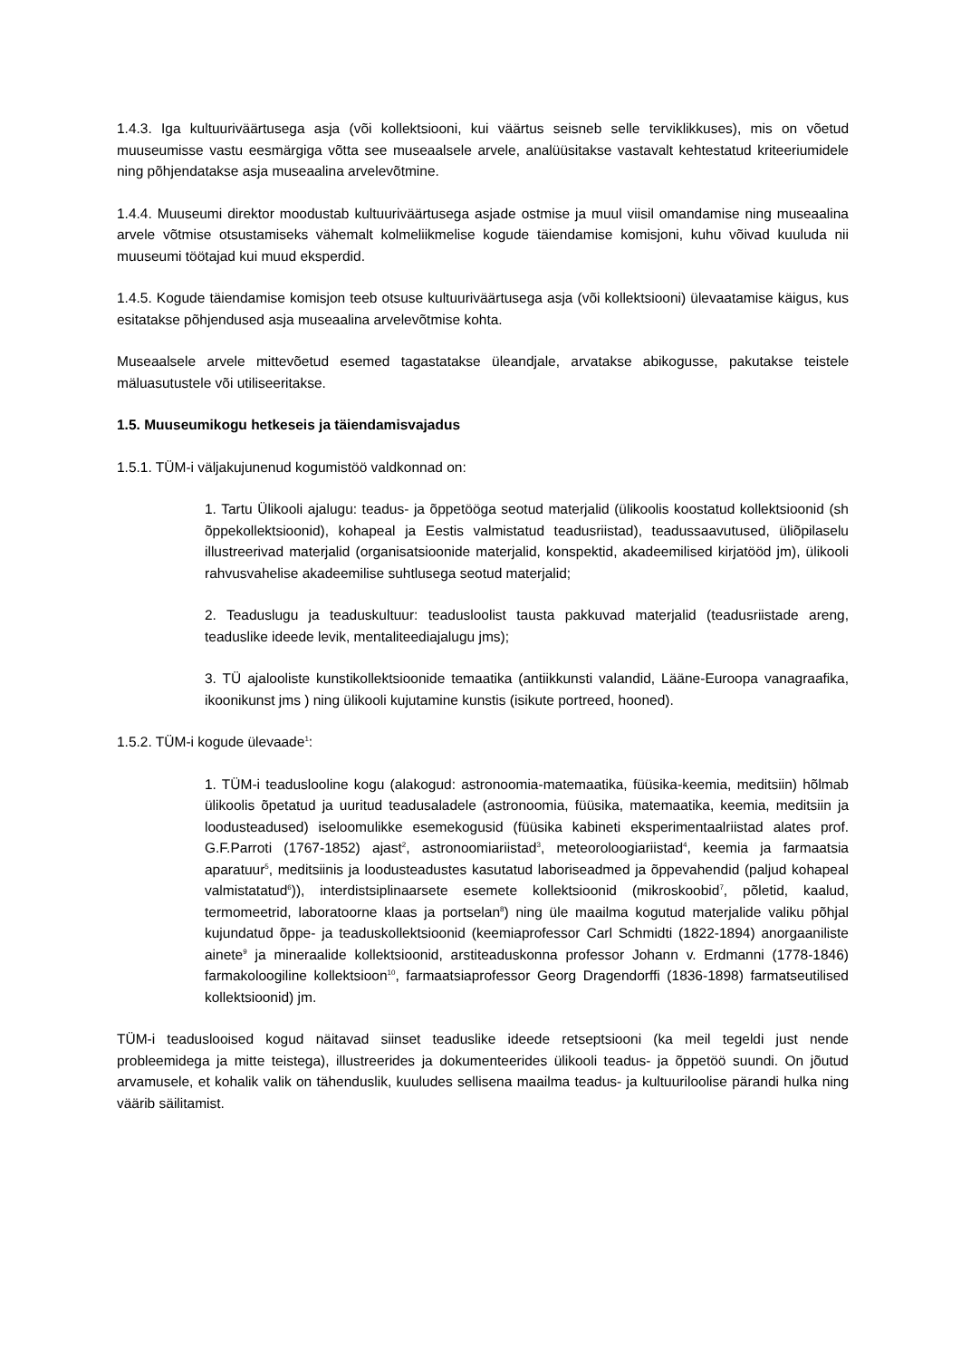1.4.3. Iga kultuuriväärtusega asja (või kollektsiooni, kui väärtus seisneb selle terviklikkuses), mis on võetud muuseumisse vastu eesmärgiga võtta see museaalsele arvele, analüüsitakse vastavalt kehtestatud kriteeriumidele ning põhjendatakse asja museaalina arvelevõtmine.
1.4.4. Muuseumi direktor moodustab kultuuriväärtusega asjade ostmise ja muul viisil omandamise ning museaalina arvele võtmise otsustamiseks vähemalt kolmeliikmelise kogude täiendamise komisjoni, kuhu võivad kuuluda nii muuseumi töötajad kui muud eksperdid.
1.4.5. Kogude täiendamise komisjon teeb otsuse kultuuriväärtusega asja (või kollektsiooni) ülevaatamise käigus, kus esitatakse põhjendused asja museaalina arvelevõtmise kohta.
Museaalsele arvele mittevõetud esemed tagastatakse üleandjale, arvatakse abikogusse, pakutakse teistele mäluasutustele või utiliseeritakse.
1.5. Muuseumikogu hetkeseis ja täiendamisvajadus
1.5.1. TÜM-i väljakujunenud kogumistöö valdkonnad on:
1. Tartu Ülikooli ajalugu: teadus- ja õppetööga seotud materjalid (ülikoolis koostatud kollektsioonid (sh õppekollektsioonid), kohapeal ja Eestis valmistatud teadusriistad), teadussaavutused, üliõpilaselu illustreerivad materjalid (organisatsioonide materjalid, konspektid, akadeemilised kirjatööd jm), ülikooli rahvusvahelise akadeemilise suhtlusega seotud materjalid;
2. Teaduslugu ja teaduskultuur: teadusloolist tausta pakkuvad materjalid (teadusriistade areng, teaduslike ideede levik, mentaliteediajalugu jms);
3. TÜ ajalooliste kunstikollektsioonide temaatika (antiikkunsti valandid, Lääne-Euroopa vanagraafika, ikoonikunst jms ) ning ülikooli kujutamine kunstis (isikute portreed, hooned).
1.5.2. TÜM-i kogude ülevaade<sup>1</sup>:
1. TÜM-i teaduslooline kogu (alakogud: astronoomia-matemaatika, füüsika-keemia, meditsiin) hõlmab ülikoolis õpetatud ja uuritud teadusaladele (astronoomia, füüsika, matemaatika, keemia, meditsiin ja loodusteadused) iseloomulikke esemekogusid (füüsika kabineti eksperimentaalriistad alates prof. G.F.Parroti (1767-1852) ajast<sup>2</sup>, astronoomiariistad<sup>3</sup>, meteoroloogiariistad<sup>4</sup>, keemia ja farmaatsia aparatuur<sup>5</sup>, meditsiinis ja loodusteadustes kasutatud laboriseadmed ja õppevahendid (paljud kohapeal valmistatatud<sup>6</sup>)), interdistsiplinaarsete esemete kollektsioonid (mikroskoobid<sup>7</sup>, põletid, kaalud, termomeetrid, laboratoorne klaas ja portselan<sup>8</sup>) ning üle maailma kogutud materjalide valiku põhjal kujundatud õppe- ja teaduskollektsioonid (keemiaprofessor Carl Schmidti (1822-1894) anorgaaniliste ainete<sup>9</sup> ja mineraalide kollektsioonid, arstiteaduskonna professor Johann v. Erdmanni (1778-1846) farmakoloogiline kollektsioon<sup>10</sup>, farmaatsiaprofessor Georg Dragendorffi (1836-1898) farmatseutilised kollektsioonid) jm.
TÜM-i teaduslooised kogud näitavad siinset teaduslike ideede retseptsiooni (ka meil tegeldi just nende probleemidega ja mitte teistega), illustreerides ja dokumenteerides ülikooli teadus- ja õppetöö suundi. On jõutud arvamusele, et kohalik valik on tähenduslik, kuuludes sellisena maailma teadus- ja kultuuriloolise pärandi hulka ning väärib säilitamist.